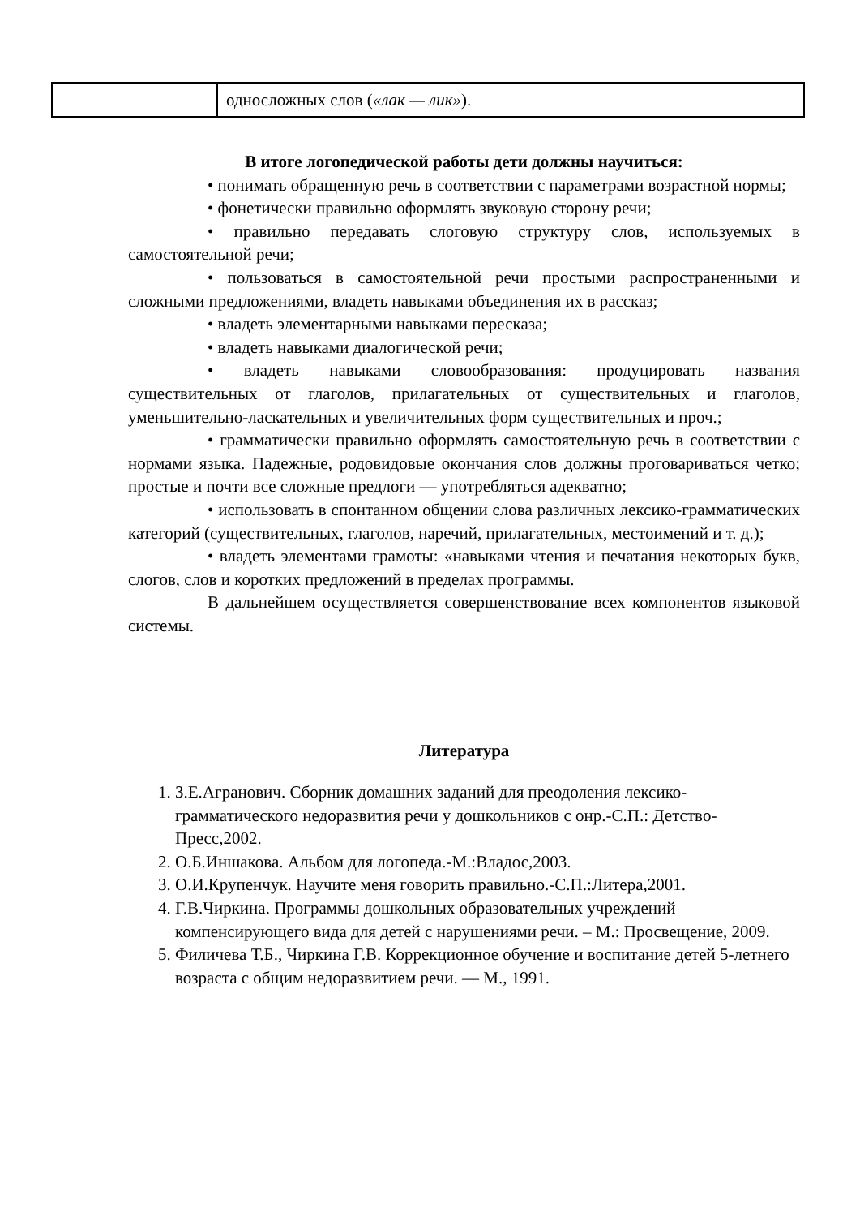| | односложных слов ( «лак — лик» ). |
В итоге логопедической работы дети должны научиться:
• понимать обращенную речь в соответствии с параметрами возрастной нормы;
• фонетически правильно оформлять звуковую сторону речи;
• правильно передавать слоговую структуру слов, используемых в самостоятельной речи;
• пользоваться в самостоятельной речи простыми распространенными и сложными предложениями, владеть навыками объединения их в рассказ;
• владеть элементарными навыками пересказа;
• владеть навыками диалогической речи;
• владеть навыками словообразования: продуцировать названия существительных от глаголов, прилагательных от существительных и глаголов, уменьшительно-ласкательных и увеличительных форм существительных и проч.;
• грамматически правильно оформлять самостоятельную речь в соответствии с нормами языка. Падежные, родовидовые окончания слов должны проговариваться четко; простые и почти все сложные предлоги — употребляться адекватно;
• использовать в спонтанном общении слова различных лексико-грамматических категорий (существительных, глаголов, наречий, прилагательных, местоимений и т. д.);
• владеть элементами грамоты: «навыками чтения и печатания некоторых букв, слогов, слов и коротких предложений в пределах программы.
В дальнейшем осуществляется совершенствование всех компонентов языковой системы.
Литература
1. З.Е.Агранович. Сборник домашних заданий для преодоления лексико-грамматического недоразвития речи у дошкольников с онр.-С.П.: Детство-Пресс,2002.
2. О.Б.Иншакова. Альбом для логопеда.-М.:Владос,2003.
3. О.И.Крупенчук. Научите меня говорить правильно.-С.П.:Литера,2001.
4. Г.В.Чиркина. Программы дошкольных образовательных учреждений компенсирующего вида для детей с нарушениями речи. – М.: Просвещение, 2009.
5. Филичева Т.Б., Чиркина Г.В. Коррекционное обучение и воспитание детей 5-летнего возраста с общим недоразвитием речи. — М., 1991.